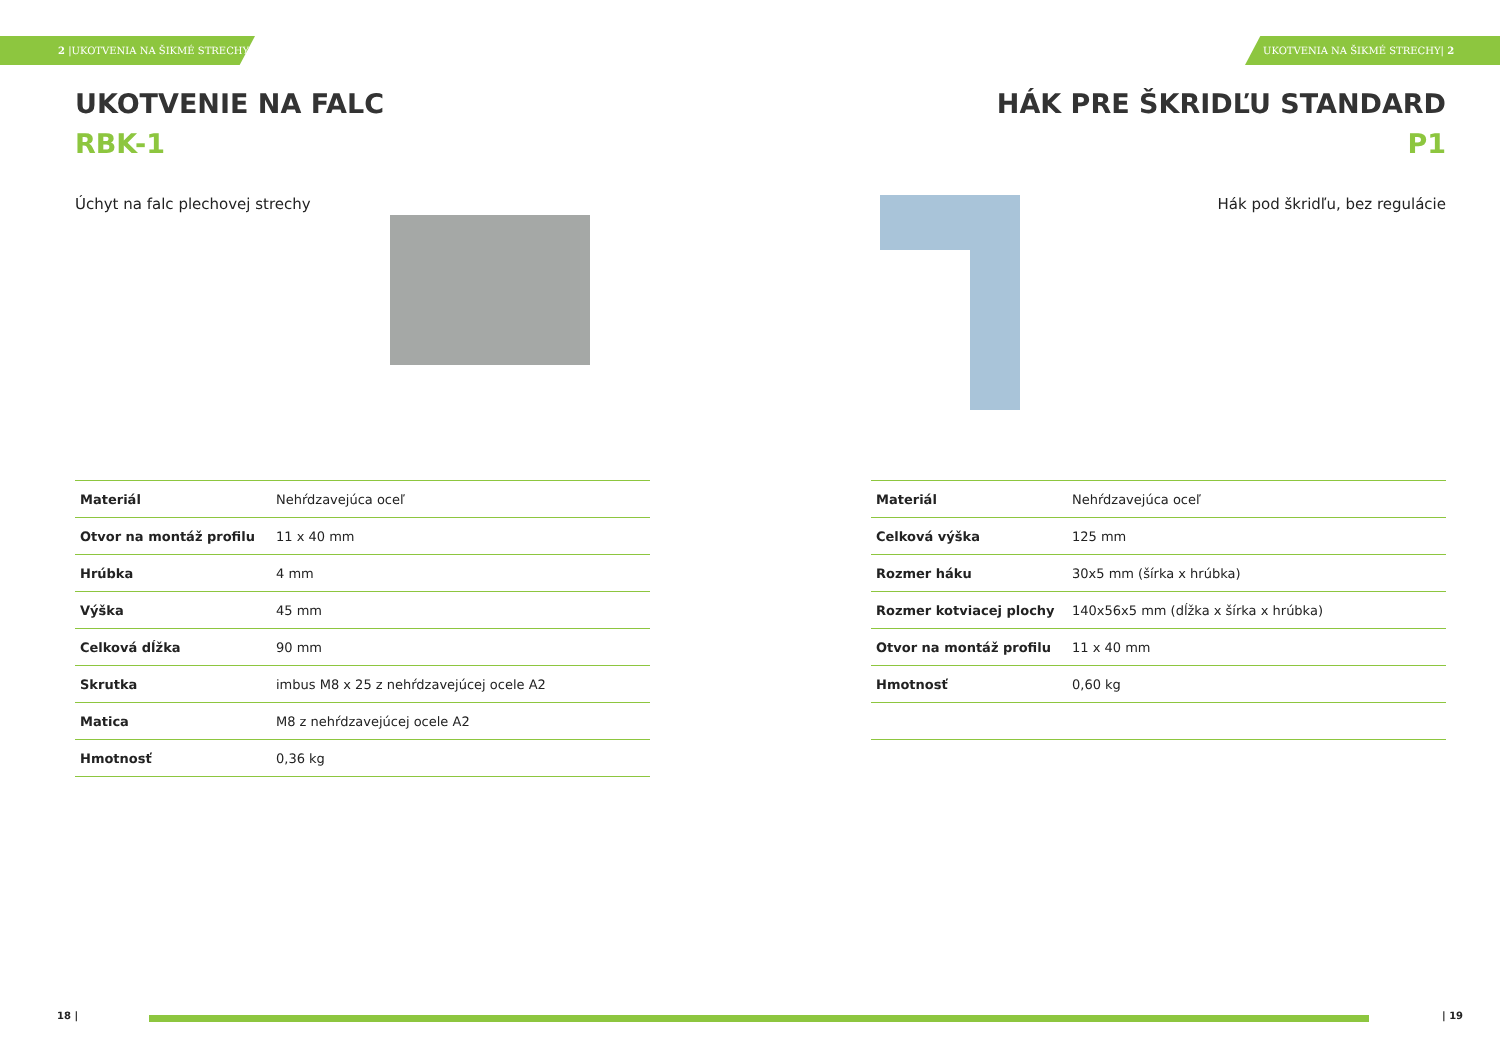2 |UKOTVENIA NA ŠIKMÉ STRECHY
UKOTVENIE NA FALC
RBK-1
Úchyt na falc plechovej strechy
| Materiál | Nehŕdzavejúca oceľ |
| Otvor na montáž profilu | 11 x 40 mm |
| Hrúbka | 4 mm |
| Výška | 45 mm |
| Celková dĺžka | 90 mm |
| Skrutka | imbus M8 x 25 z nehŕdzavejúcej ocele A2 |
| Matica | M8 z nehŕdzavejúcej ocele A2 |
| Hmotnosť | 0,36 kg |
18 |
UKOTVENIA NA ŠIKMÉ STRECHY| 2
HÁK PRE ŠKRIDĽU STANDARD
P1
Hák pod škridľu, bez regulácie
| Materiál | Nehŕdzavejúca oceľ |
| Celková výška | 125 mm |
| Rozmer háku | 30x5 mm (šírka x hrúbka) |
| Rozmer kotviacej plochy | 140x56x5 mm (dĺžka x šírka x hrúbka) |
| Otvor na montáž profilu | 11 x 40 mm |
| Hmotnosť | 0,60 kg |
| 19